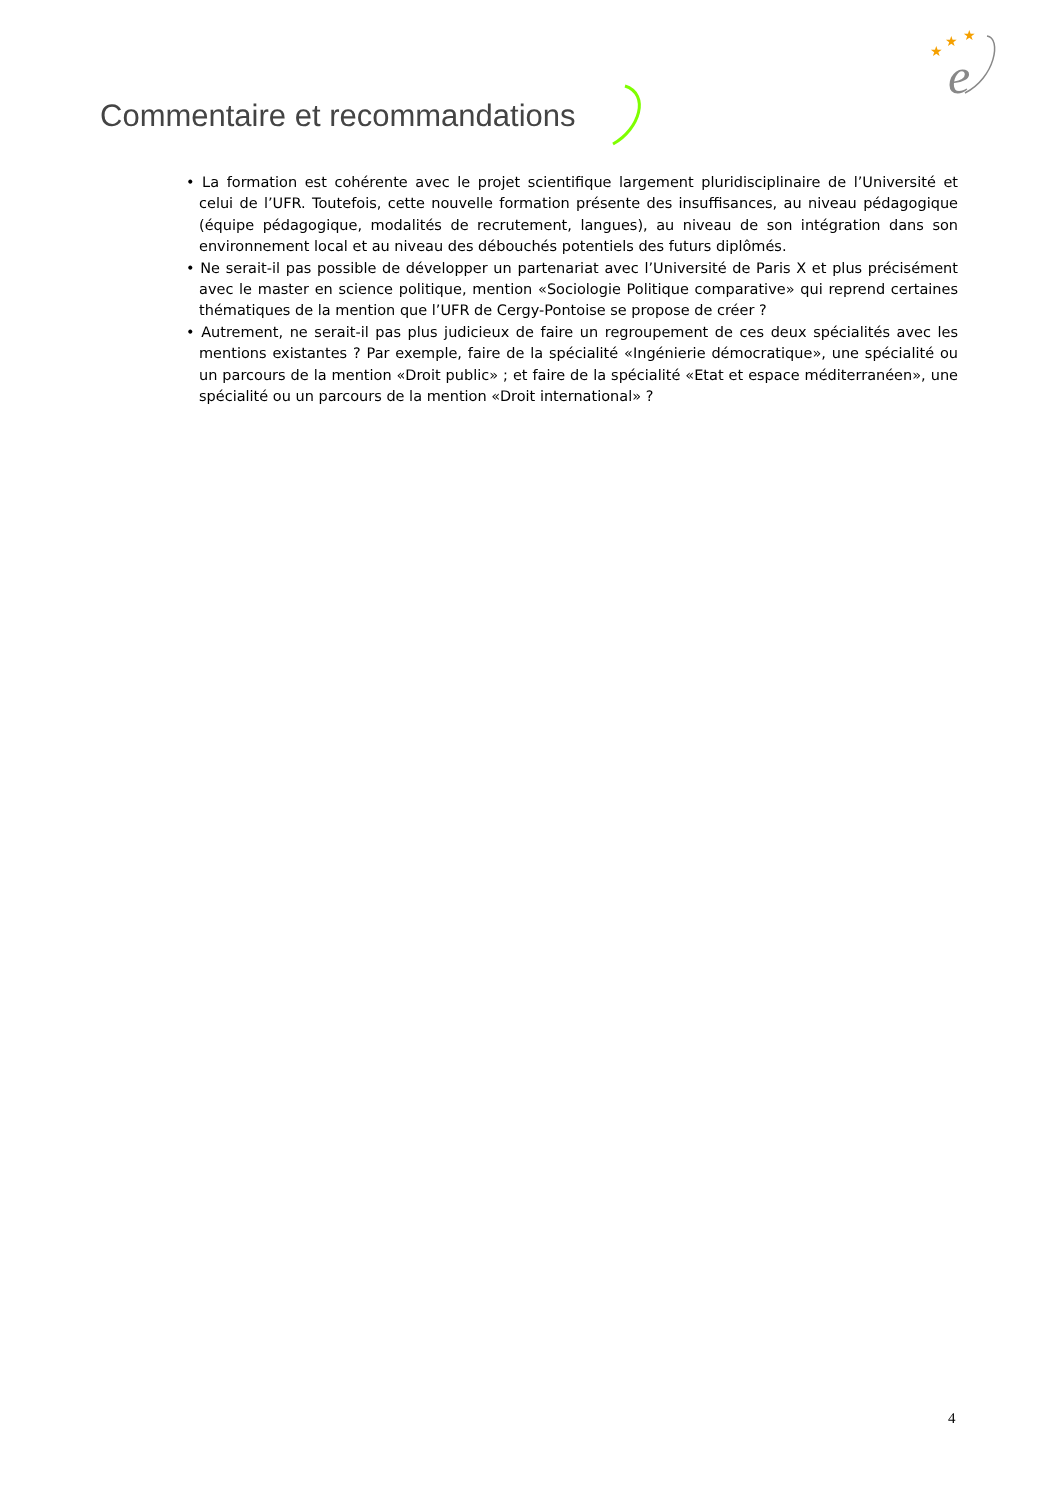★
★
★
e
Commentaire et recommandations
• La formation est cohérente avec le projet scientifique largement pluridisciplinaire de l’Université et celui de l’UFR. Toutefois, cette nouvelle formation présente des insuffisances, au niveau pédagogique (équipe pédagogique, modalités de recrutement, langues), au niveau de son intégration dans son environnement local et au niveau des débouchés potentiels des futurs diplômés.
• Ne serait-il pas possible de développer un partenariat avec l’Université de Paris X et plus précisément avec le master en science politique, mention «Sociologie Politique comparative» qui reprend certaines thématiques de la mention que l’UFR de Cergy-Pontoise se propose de créer ?
• Autrement, ne serait-il pas plus judicieux de faire un regroupement de ces deux spécialités avec les mentions existantes ? Par exemple, faire de la spécialité «Ingénierie démocratique», une spécialité ou un parcours de la mention «Droit public» ; et faire de la spécialité «Etat et espace méditerranéen», une spécialité ou un parcours de la mention «Droit international» ?
4